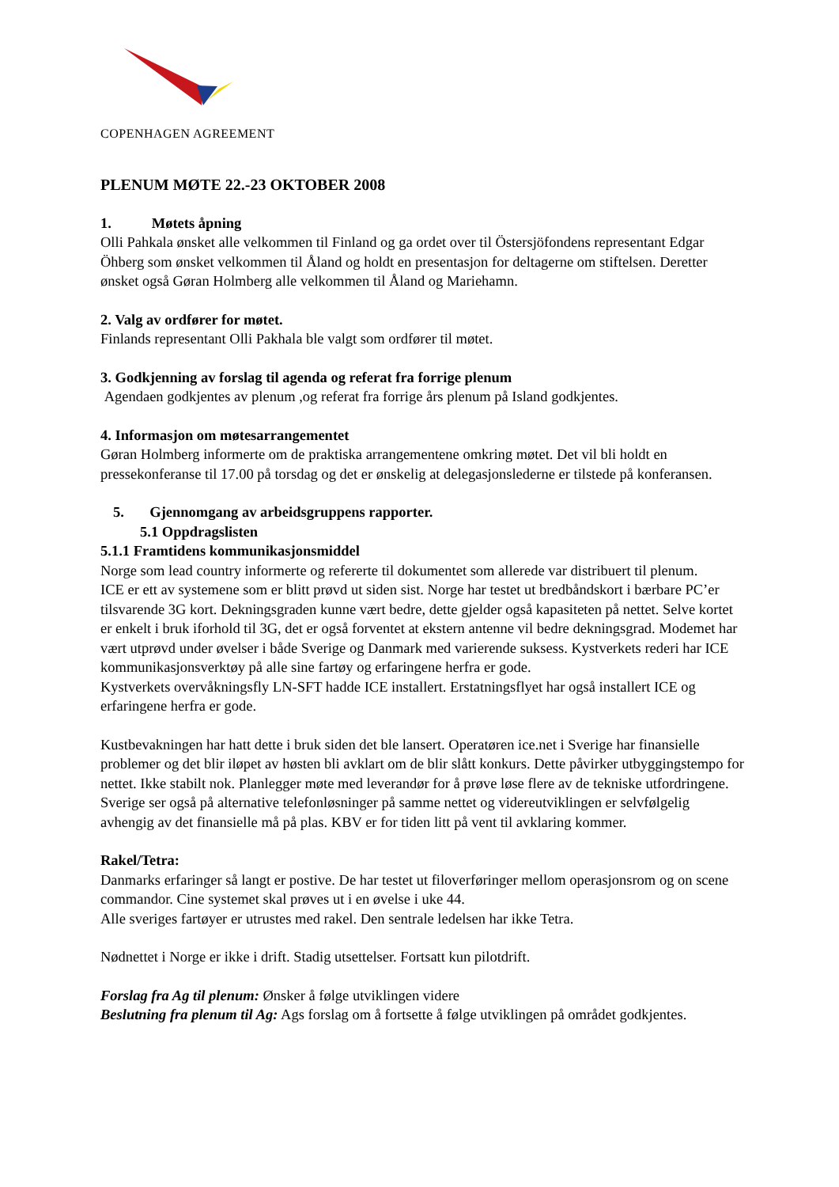COPENHAGEN AGREEMENT
PLENUM MØTE 22.-23 OKTOBER 2008
1. Møtets åpning
Olli Pahkala ønsket alle velkommen til Finland og ga ordet over til Östersjöfondens representant Edgar Öhberg som ønsket velkommen til Åland og holdt en presentasjon for deltagerne om stiftelsen. Deretter ønsket også Gøran Holmberg alle velkommen til Åland og Mariehamn.
2. Valg av ordfører for møtet.
Finlands representant Olli Pakhala ble valgt som ordfører til møtet.
3. Godkjenning av forslag til agenda og referat fra forrige plenum
Agendaen godkjentes av plenum ,og referat fra forrige års plenum på Island godkjentes.
4. Informasjon om møtesarrangementet
Gøran Holmberg informerte om de praktiska arrangementene omkring møtet. Det vil bli holdt en pressekonferanse til 17.00 på torsdag og det er ønskelig at delegasjonslederne er tilstede på konferansen.
5. Gjennomgang av arbeidsgruppens rapporter.
5.1 Oppdragslisten
5.1.1 Framtidens kommunikasjonsmiddel
Norge som lead country informerte og refererte til dokumentet som allerede var distribuert til plenum.
ICE er ett av systemene som er blitt prøvd ut siden sist. Norge har testet ut bredbåndskort i bærbare PC’er tilsvarende 3G kort. Dekningsgraden kunne vært bedre, dette gjelder også kapasiteten på nettet. Selve kortet er enkelt i bruk iforhold til 3G, det er også forventet at ekstern antenne vil bedre dekningsgrad. Modemet har vært utprøvd under øvelser i både Sverige og Danmark med varierende suksess. Kystverkets rederi har ICE kommunikasjonsverktøy på alle sine fartøy og erfaringene herfra er gode.
Kystverkets overvåkningsfly LN-SFT hadde ICE installert. Erstatningsflyet har også installert ICE og erfaringene herfra er gode.
Kustbevakningen har hatt dette i bruk siden det ble lansert. Operatøren ice.net i Sverige har finansielle problemer og det blir iløpet av høsten bli avklart om de blir slått konkurs. Dette påvirker utbyggingstempo for nettet. Ikke stabilt nok. Planlegger møte med leverandør for å prøve løse flere av de tekniske utfordringene. Sverige ser også på alternative telefonløsninger på samme nettet og videreutviklingen er selvfølgelig avhengig av det finansielle må på plas. KBV er for tiden litt på vent til avklaring kommer.
Rakel/Tetra:
Danmarks erfaringer så langt er postive. De har testet ut filoverføringer mellom operasjonsrom og on scene commandor. Cine systemet skal prøves ut i en øvelse i uke 44.
Alle sveriges fartøyer er utrustes med rakel. Den sentrale ledelsen har ikke Tetra.
Nødnettet i Norge er ikke i drift. Stadig utsettelser. Fortsatt kun pilotdrift.
Forslag fra Ag til plenum: Ønsker å følge utviklingen videre
Beslutning fra plenum til Ag: Ags forslag om å fortsette å følge utviklingen på området godkjentes.